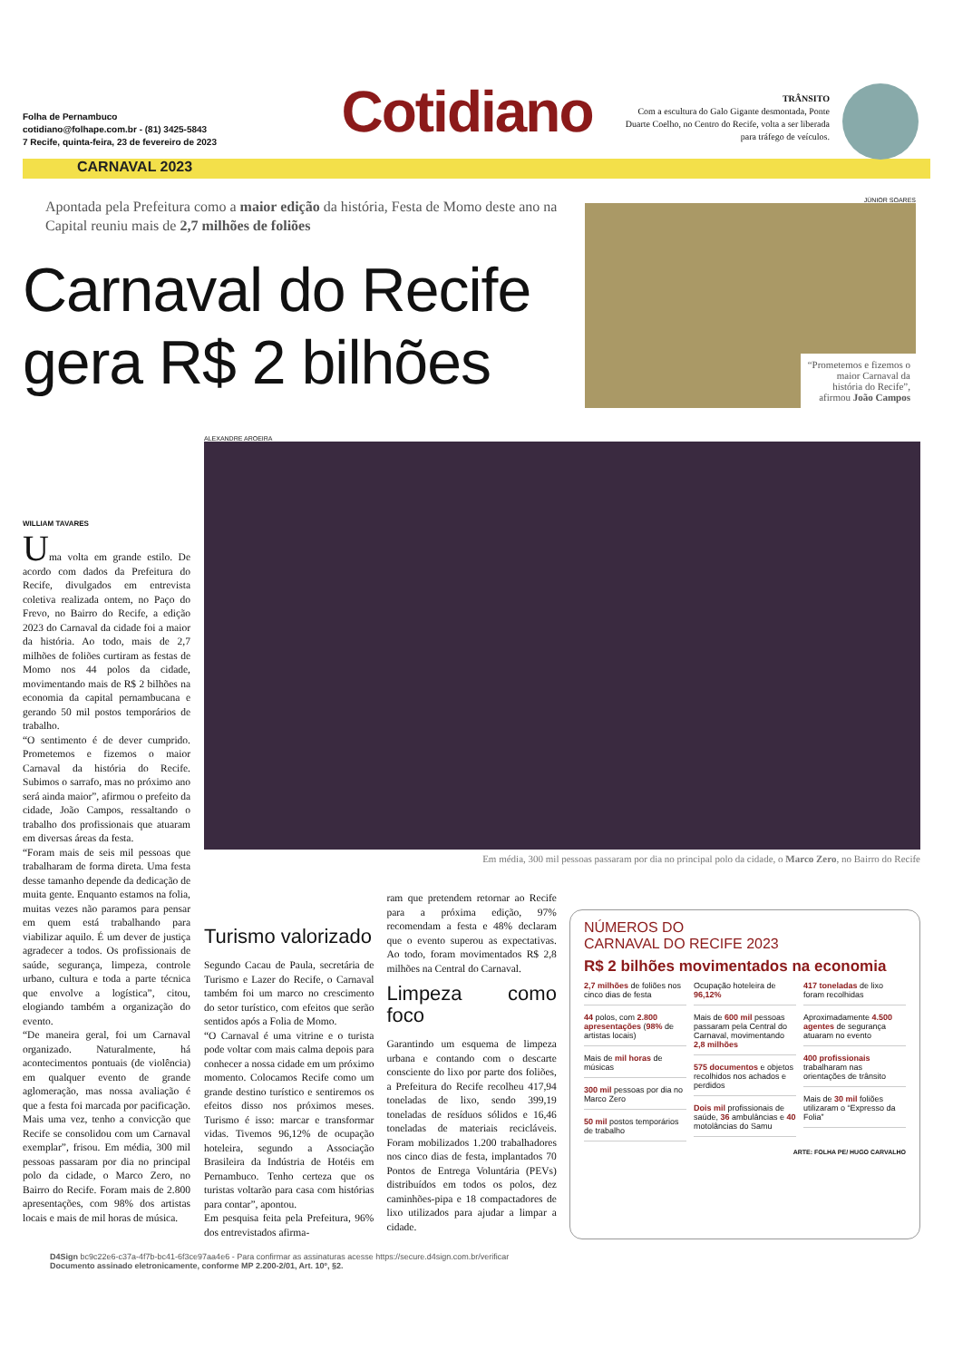Folha de Pernambuco
cotidiano@folhape.com.br - (81) 3425-5843
7 Recife, quinta-feira, 23 de fevereiro de 2023
Cotidiano
TRÂNSITO
Com a escultura do Galo Gigante desmontada, Ponte Duarte Coelho, no Centro do Recife, volta a ser liberada para tráfego de veículos.
CARNAVAL 2023
Apontada pela Prefeitura como a maior edição da história, Festa de Momo deste ano na Capital reuniu mais de 2,7 milhões de foliões
Carnaval do Recife gera R$ 2 bilhões
JÚNIOR SOARES
“Prometemos e fizemos o maior Carnaval da história do Recife”, afirmou João Campos
WILLIAM TAVARES
Uma volta em grande estilo. De acordo com dados da Prefeitura do Recife, divulgados em entrevista coletiva realizada ontem, no Paço do Frevo, no Bairro do Recife, a edição 2023 do Carnaval da cidade foi a maior da história. Ao todo, mais de 2,7 milhões de foliões curtiram as festas de Momo nos 44 polos da cidade, movimentando mais de R$ 2 bilhões na economia da capital pernambucana e gerando 50 mil postos temporários de trabalho.
“O sentimento é de dever cumprido. Prometemos e fizemos o maior Carnaval da história do Recife. Subimos o sarrafo, mas no próximo ano será ainda maior”, afirmou o prefeito da cidade, João Campos, ressaltando o trabalho dos profissionais que atuaram em diversas áreas da festa.
“Foram mais de seis mil pessoas que trabalharam de forma direta. Uma festa desse tamanho depende da dedicação de muita gente. Enquanto estamos na folia, muitas vezes não paramos para pensar em quem está trabalhando para viabilizar aquilo. É um dever de justiça agradecer a todos. Os profissionais de saúde, segurança, limpeza, controle urbano, cultura e toda a parte técnica que envolve a logística”, citou, elogiando também a organização do evento.
“De maneira geral, foi um Carnaval organizado. Naturalmente, há acontecimentos pontuais (de violência) em qualquer evento de grande aglomeração, mas nossa avaliação é que a festa foi marcada por pacificação. Mais uma vez, tenho a convicção que Recife se consolidou com um Carnaval exemplar”, frisou. Em média, 300 mil pessoas passaram por dia no principal polo da cidade, o Marco Zero, no Bairro do Recife. Foram mais de 2.800 apresentações, com 98% dos artistas locais e mais de mil horas de música.
ALEXANDRE AROEIRA
Em média, 300 mil pessoas passaram por dia no principal polo da cidade, o Marco Zero, no Bairro do Recife
Turismo valorizado
Segundo Cacau de Paula, secretária de Turismo e Lazer do Recife, o Carnaval também foi um marco no crescimento do setor turístico, com efeitos que serão sentidos após a Folia de Momo.
“O Carnaval é uma vitrine e o turista pode voltar com mais calma depois para conhecer a nossa cidade em um próximo momento. Colocamos Recife como um grande destino turístico e sentiremos os efeitos disso nos próximos meses. Turismo é isso: marcar e transformar vidas. Tivemos 96,12% de ocupação hoteleira, segundo a Associação Brasileira da Indústria de Hotéis em Pernambuco. Tenho certeza que os turistas voltarão para casa com histórias para contar”, apontou.
Em pesquisa feita pela Prefeitura, 96% dos entrevistados afirma-
ram que pretendem retornar ao Recife para a próxima edição, 97% recomendam a festa e 48% declaram que o evento superou as expectativas. Ao todo, foram movimentados R$ 2,8 milhões na Central do Carnaval.
Limpeza como foco
Garantindo um esquema de limpeza urbana e contando com o descarte consciente do lixo por parte dos foliões, a Prefeitura do Recife recolheu 417,94 toneladas de lixo, sendo 399,19 toneladas de resíduos sólidos e 16,46 toneladas de materiais recicláveis. Foram mobilizados 1.200 trabalhadores nos cinco dias de festa, implantados 70 Pontos de Entrega Voluntária (PEVs) distribuídos em todos os polos, dez caminhões-pipa e 18 compactadores de lixo utilizados para ajudar a limpar a cidade.
NÚMEROS DO
CARNAVAL DO RECIFE 2023
R$ 2 bilhões movimentados na economia
2,7 milhões de foliões nos cinco dias de festa
44 polos, com 2.800 apresentações (98% de artistas locais)
Mais de mil horas de músicas
300 mil pessoas por dia no Marco Zero
50 mil postos temporários de trabalho
Ocupação hoteleira de 96,12%
Mais de 600 mil pessoas passaram pela Central do Carnaval, movimentando 2,8 milhões
575 documentos e objetos recolhidos nos achados e perdidos
Dois mil profissionais de saúde, 36 ambulâncias e 40 motolâncias do Samu
417 toneladas de lixo foram recolhidas
Aproximadamente 4.500 agentes de segurança atuaram no evento
400 profissionais trabalharam nas orientações de trânsito
Mais de 30 mil foliões utilizaram o “Expresso da Folia”
ARTE: FOLHA PE/ HUGO CARVALHO
D4Sign bc9c22e6-c37a-4f7b-bc41-6f3ce97aa4e6 - Para confirmar as assinaturas acesse https://secure.d4sign.com.br/verificar
Documento assinado eletronicamente, conforme MP 2.200-2/01, Art. 10º, §2.